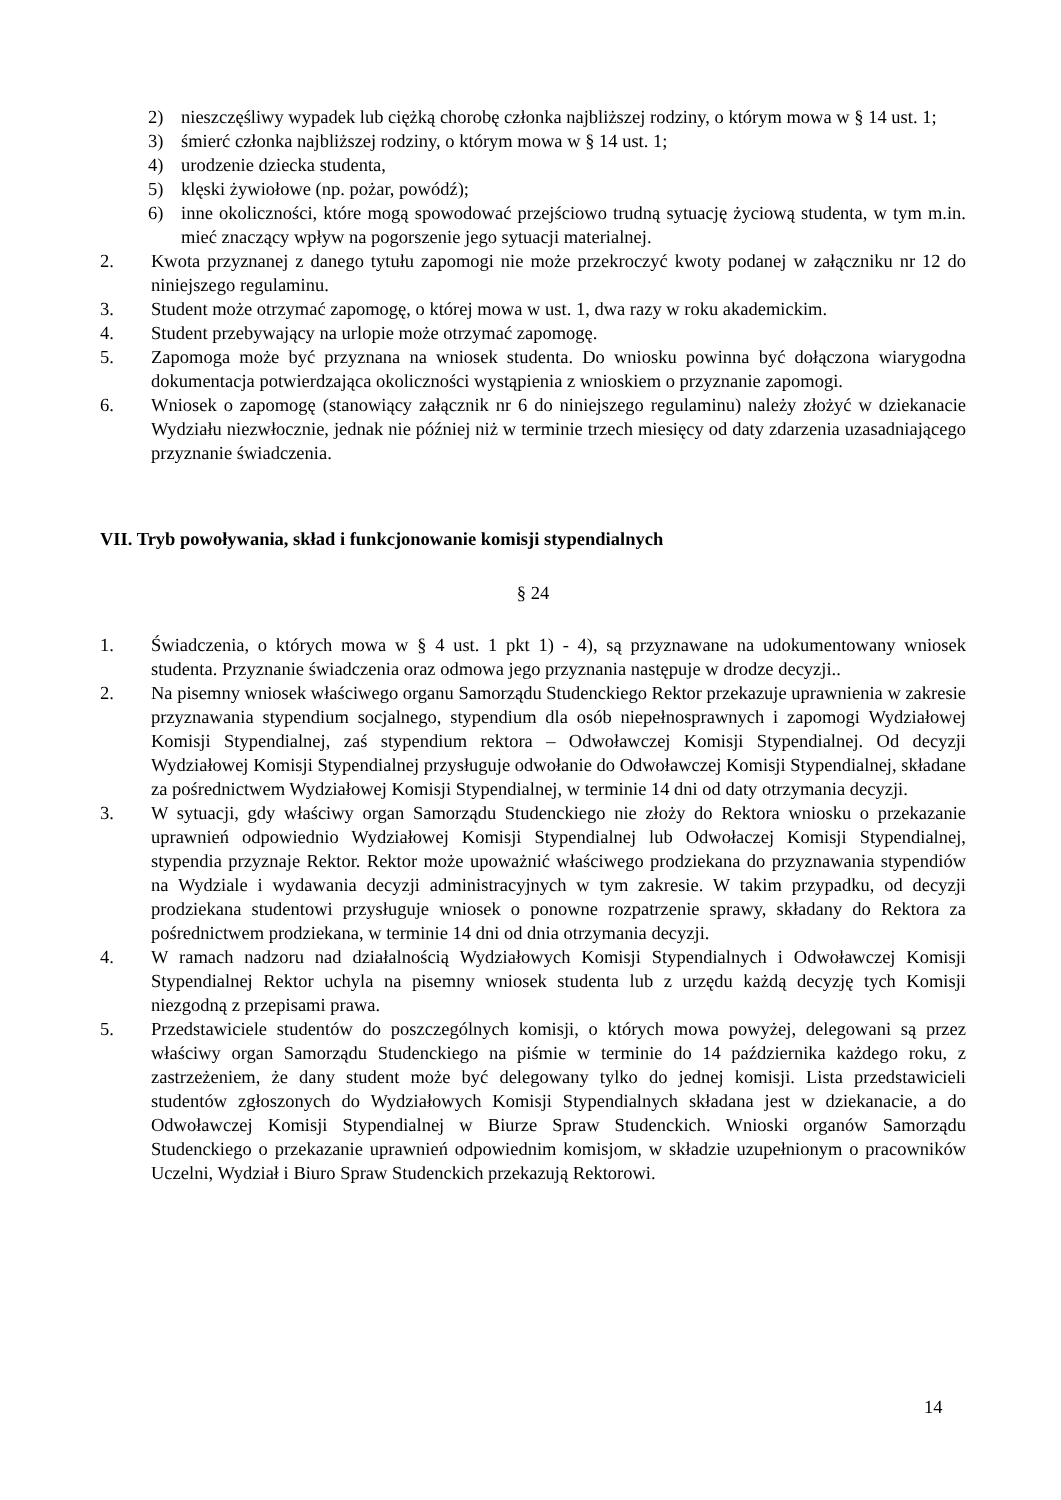2) nieszczęśliwy wypadek lub ciężką chorobę członka najbliższej rodziny, o którym mowa w § 14 ust. 1;
3) śmierć członka najbliższej rodziny, o którym mowa w § 14 ust. 1;
4) urodzenie dziecka studenta,
5) klęski żywiołowe (np. pożar, powódź);
6) inne okoliczności, które mogą spowodować przejściowo trudną sytuację życiową studenta, w tym m.in. mieć znaczący wpływ na pogorszenie jego sytuacji materialnej.
2. Kwota przyznanej z danego tytułu zapomogi nie może przekroczyć kwoty podanej w załączniku nr 12 do niniejszego regulaminu.
3. Student może otrzymać zapomogę, o której mowa w ust. 1, dwa razy w roku akademickim.
4. Student przebywający na urlopie może otrzymać zapomogę.
5. Zapomoga może być przyznana na wniosek studenta. Do wniosku powinna być dołączona wiarygodna dokumentacja potwierdzająca okoliczności wystąpienia z wnioskiem o przyznanie zapomogi.
6. Wniosek o zapomogę (stanowiący załącznik nr 6 do niniejszego regulaminu) należy złożyć w dziekanacie Wydziału niezwłocznie, jednak nie później niż w terminie trzech miesięcy od daty zdarzenia uzasadniającego przyznanie świadczenia.
VII. Tryb powoływania, skład i funkcjonowanie komisji stypendialnych
§ 24
1. Świadczenia, o których mowa w § 4 ust. 1 pkt 1) - 4), są przyznawane na udokumentowany wniosek studenta. Przyznanie świadczenia oraz odmowa jego przyznania następuje w drodze decyzji..
2. Na pisemny wniosek właściwego organu Samorządu Studenckiego Rektor przekazuje uprawnienia w zakresie przyznawania stypendium socjalnego, stypendium dla osób niepełnosprawnych i zapomogi Wydziałowej Komisji Stypendialnej, zaś stypendium rektora – Odwoławczej Komisji Stypendialnej. Od decyzji Wydziałowej Komisji Stypendialnej przysługuje odwołanie do Odwoławczej Komisji Stypendialnej, składane za pośrednictwem Wydziałowej Komisji Stypendialnej, w terminie 14 dni od daty otrzymania decyzji.
3. W sytuacji, gdy właściwy organ Samorządu Studenckiego nie złoży do Rektora wniosku o przekazanie uprawnień odpowiednio Wydziałowej Komisji Stypendialnej lub Odwołaczej Komisji Stypendialnej, stypendia przyznaje Rektor. Rektor może upoważnić właściwego prodziekana do przyznawania stypendiów na Wydziale i wydawania decyzji administracyjnych w tym zakresie. W takim przypadku, od decyzji prodziekana studentowi przysługuje wniosek o ponowne rozpatrzenie sprawy, składany do Rektora za pośrednictwem prodziekana, w terminie 14 dni od dnia otrzymania decyzji.
4. W ramach nadzoru nad działalnością Wydziałowych Komisji Stypendialnych i Odwoławczej Komisji Stypendialnej Rektor uchyla na pisemny wniosek studenta lub z urzędu każdą decyzję tych Komisji niezgodną z przepisami prawa.
5. Przedstawiciele studentów do poszczególnych komisji, o których mowa powyżej, delegowani są przez właściwy organ Samorządu Studenckiego na piśmie w terminie do 14 października każdego roku, z zastrzeżeniem, że dany student może być delegowany tylko do jednej komisji. Lista przedstawicieli studentów zgłoszonych do Wydziałowych Komisji Stypendialnych składana jest w dziekanacie, a do Odwoławczej Komisji Stypendialnej w Biurze Spraw Studenckich. Wnioski organów Samorządu Studenckiego o przekazanie uprawnień odpowiednim komisjom, w składzie uzupełnionym o pracowników Uczelni, Wydział i Biuro Spraw Studenckich przekazują Rektorowi.
14